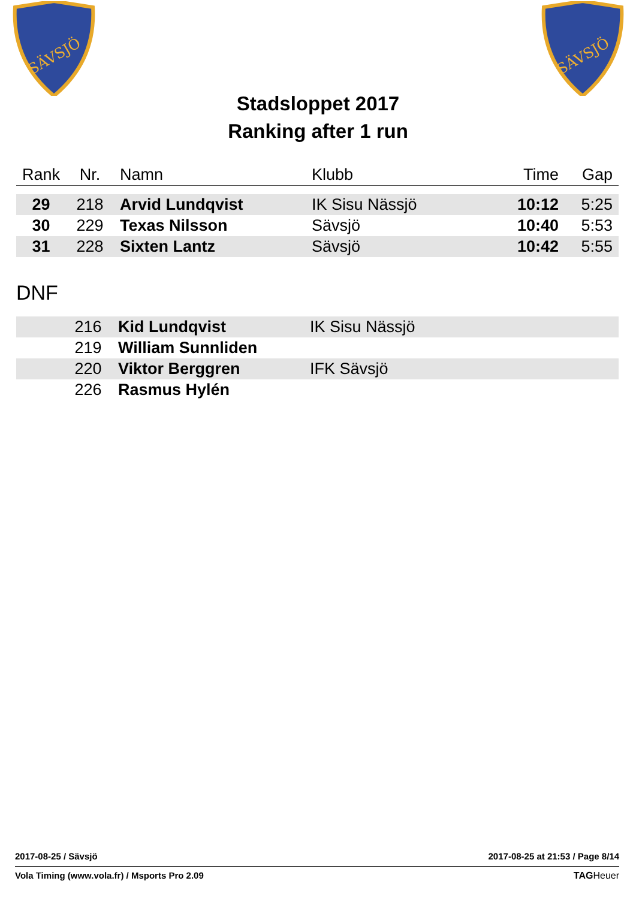SÄVSJÖ
SÄVSJÖ
Stadsloppet 2017
Ranking after 1 run
| Rank | Nr. | Namn | Klubb | Time | Gap |
| --- | --- | --- | --- | --- | --- |
| 29 | 218 | Arvid Lundqvist | IK Sisu Nässjö | 10:12 | 5:25 |
| 30 | 229 | Texas Nilsson | Sävsjö | 10:40 | 5:53 |
| 31 | 228 | Sixten Lantz | Sävsjö | 10:42 | 5:55 |
DNF
| | 216 | Kid Lundqvist | IK Sisu Nässjö |
| | 219 | William Sunnliden | |
| | 220 | Viktor Berggren | IFK Sävsjö |
| | 226 | Rasmus Hylén | |
2017-08-25 / Sävsjö 2017-08-25 at 21:53 / Page 8/14
Vola Timing (www.vola.fr) / Msports Pro 2.09 TAGHeuer